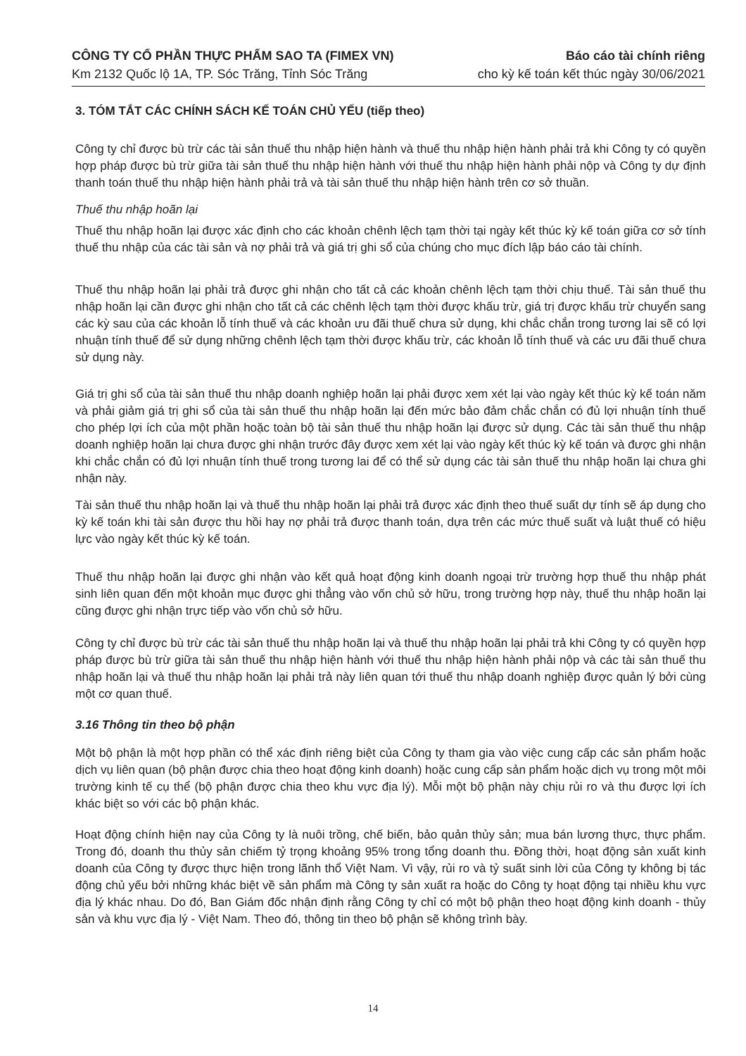CÔNG TY CỔ PHẦN THỰC PHẨM SAO TA (FIMEX VN) Báo cáo tài chính riêng
Km 2132 Quốc lộ 1A, TP. Sóc Trăng, Tỉnh Sóc Trăng cho kỳ kế toán kết thúc ngày 30/06/2021
3. TÓM TẮT CÁC CHÍNH SÁCH KẾ TOÁN CHỦ YẾU (tiếp theo)
Công ty chỉ được bù trừ các tài sản thuế thu nhập hiện hành và thuế thu nhập hiện hành phải trả khi Công ty có quyền hợp pháp được bù trừ giữa tài sản thuế thu nhập hiện hành với thuế thu nhập hiện hành phải nộp và Công ty dự định thanh toán thuế thu nhập hiện hành phải trả và tài sản thuế thu nhập hiện hành trên cơ sở thuần.
Thuế thu nhập hoãn lại
Thuế thu nhập hoãn lại được xác định cho các khoản chênh lệch tạm thời tại ngày kết thúc kỳ kế toán giữa cơ sở tính thuế thu nhập của các tài sản và nợ phải trả và giá trị ghi sổ của chúng cho mục đích lập báo cáo tài chính.
Thuế thu nhập hoãn lại phải trả được ghi nhận cho tất cả các khoản chênh lệch tạm thời chịu thuế. Tài sản thuế thu nhập hoãn lại cần được ghi nhận cho tất cả các chênh lệch tạm thời được khấu trừ, giá trị được khấu trừ chuyển sang các kỳ sau của các khoản lỗ tính thuế và các khoản ưu đãi thuế chưa sử dụng, khi chắc chắn trong tương lai sẽ có lợi nhuận tính thuế để sử dụng những chênh lệch tạm thời được khấu trừ, các khoản lỗ tính thuế và các ưu đãi thuế chưa sử dụng này.
Giá trị ghi sổ của tài sản thuế thu nhập doanh nghiệp hoãn lại phải được xem xét lại vào ngày kết thúc kỳ kế toán năm và phải giảm giá trị ghi sổ của tài sản thuế thu nhập hoãn lại đến mức bảo đảm chắc chắn có đủ lợi nhuận tính thuế cho phép lợi ích của một phần hoặc toàn bộ tài sản thuế thu nhập hoãn lại được sử dụng. Các tài sản thuế thu nhập doanh nghiệp hoãn lại chưa được ghi nhận trước đây được xem xét lại vào ngày kết thúc kỳ kế toán và được ghi nhận khi chắc chắn có đủ lợi nhuận tính thuế trong tương lai để có thể sử dụng các tài sản thuế thu nhập hoãn lại chưa ghi nhận này.
Tài sản thuế thu nhập hoãn lại và thuế thu nhập hoãn lại phải trả được xác định theo thuế suất dự tính sẽ áp dụng cho kỳ kế toán khi tài sản được thu hồi hay nợ phải trả được thanh toán, dựa trên các mức thuế suất và luật thuế có hiệu lực vào ngày kết thúc kỳ kế toán.
Thuế thu nhập hoãn lại được ghi nhận vào kết quả hoạt động kinh doanh ngoại trừ trường hợp thuế thu nhập phát sinh liên quan đến một khoản mục được ghi thẳng vào vốn chủ sở hữu, trong trường hợp này, thuế thu nhập hoãn lại cũng được ghi nhận trực tiếp vào vốn chủ sở hữu.
Công ty chỉ được bù trừ các tài sản thuế thu nhập hoãn lại và thuế thu nhập hoãn lại phải trả khi Công ty có quyền hợp pháp được bù trừ giữa tài sản thuế thu nhập hiện hành với thuế thu nhập hiện hành phải nộp và các tài sản thuế thu nhập hoãn lại và thuế thu nhập hoãn lại phải trả này liên quan tới thuế thu nhập doanh nghiệp được quản lý bởi cùng một cơ quan thuế.
3.16 Thông tin theo bộ phận
Một bộ phận là một hợp phần có thể xác định riêng biệt của Công ty tham gia vào việc cung cấp các sản phẩm hoặc dịch vụ liên quan (bộ phận được chia theo hoạt động kinh doanh) hoặc cung cấp sản phẩm hoặc dịch vụ trong một môi trường kinh tế cụ thể (bộ phận được chia theo khu vực địa lý). Mỗi một bộ phận này chịu rủi ro và thu được lợi ích khác biệt so với các bộ phận khác.
Hoạt động chính hiện nay của Công ty là nuôi trồng, chế biến, bảo quản thủy sản; mua bán lương thực, thực phẩm. Trong đó, doanh thu thủy sản chiếm tỷ trọng khoảng 95% trong tổng doanh thu. Đồng thời, hoạt động sản xuất kinh doanh của Công ty được thực hiện trong lãnh thổ Việt Nam. Vì vậy, rủi ro và tỷ suất sinh lời của Công ty không bị tác động chủ yếu bởi những khác biệt về sản phẩm mà Công ty sản xuất ra hoặc do Công ty hoạt động tại nhiều khu vực địa lý khác nhau. Do đó, Ban Giám đốc nhận định rằng Công ty chỉ có một bộ phận theo hoạt động kinh doanh - thủy sản và khu vực địa lý - Việt Nam. Theo đó, thông tin theo bộ phận sẽ không trình bày.
14